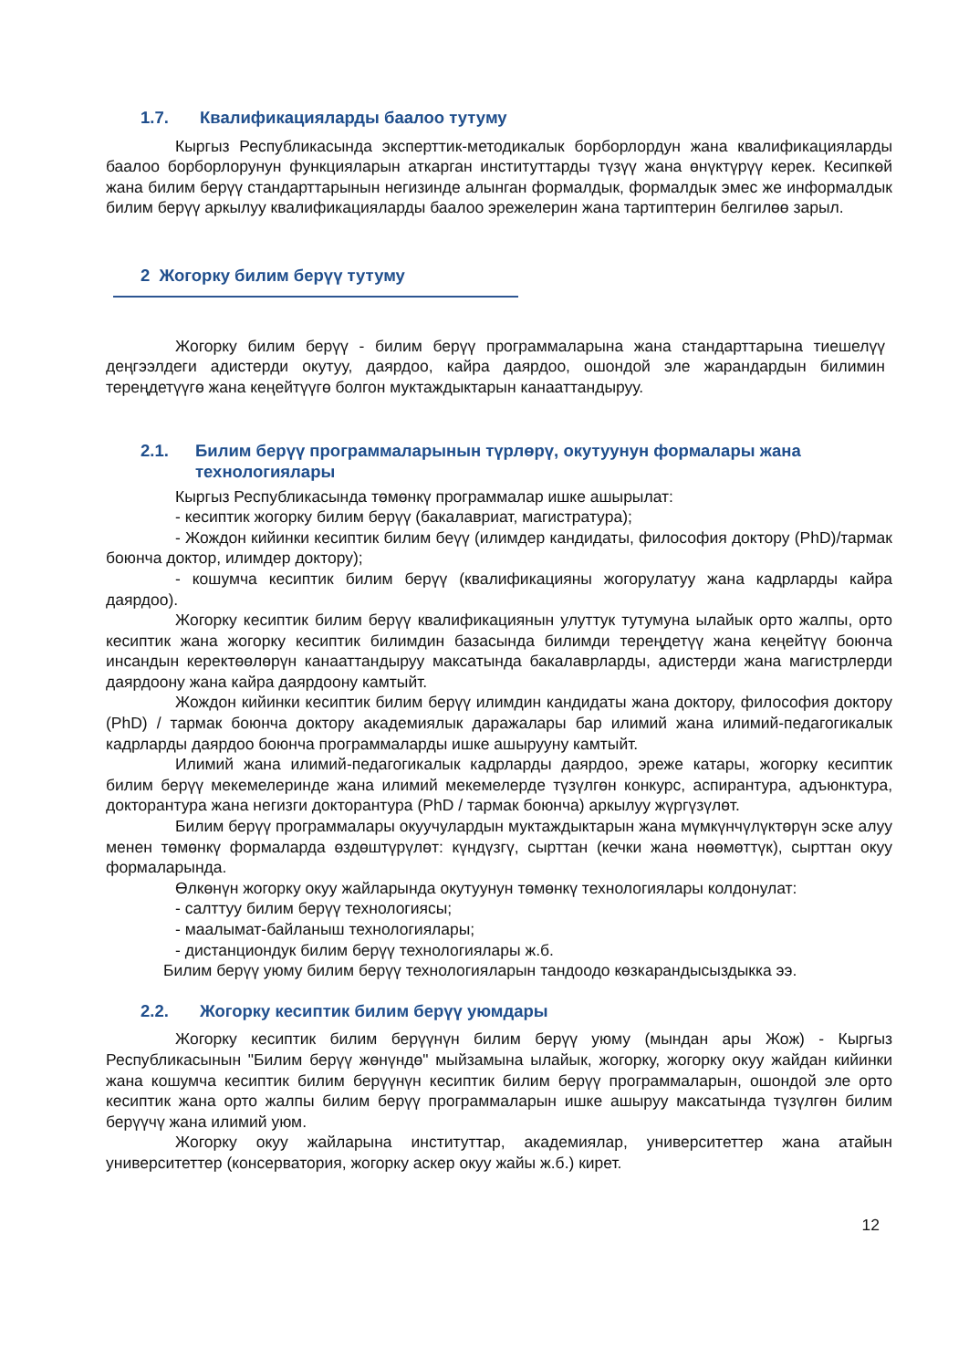1.7. Квалификацияларды баалоо тутуму
Кыргыз Республикасында эксперттик-методикалык борборлордун жана квалификацияларды баалоо борборлорунун функцияларын аткарган институттарды түзүү жана өнүктүрүү керек. Кесипкөй жана билим берүү стандарттарынын негизинде алынган формалдык, формалдык эмес же информалдык билим берүү аркылуу квалификацияларды баалоо эрежелерин жана тартиптерин белгилөө зарыл.
2 Жогорку билим берүү тутуму
Жогорку билим берүү - билим берүү программаларына жана стандарттарына тиешелүү деңгээлдеги адистерди окутуу, даярдоо, кайра даярдоо, ошондой эле жарандардын билимин тереңдетүүгө жана кеңейтүүгө болгон муктаждыктарын канааттандыруу.
2.1. Билим берүү программаларынын түрлөрү, окутуунун формалары жана технологиялары
Кыргыз Республикасында төмөнкү программалар ишке ашырылат:
- кесиптик жогорку билим берүү (бакалавриат, магистратура);
- Жождон кийинки кесиптик билим беүү (илимдер кандидаты, философия доктору (PhD)/тармак боюнча доктор, илимдер доктору);
- кошумча кесиптик билим берүү (квалификацияны жогорулатуу жана кадрларды кайра даярдоо).
Жогорку кесиптик билим берүү квалификациянын улуттук тутумуна ылайык орто жалпы, орто кесиптик жана жогорку кесиптик билимдин базасында билимди тереңдетүү жана кеңейтүү боюнча инсандын керектөөлөрүн канааттандыруу максатында бакалаврларды, адистерди жана магистрлерди даярдоону жана кайра даярдоону камтыйт.
Жождон кийинки кесиптик билим берүү илимдин кандидаты жана доктору, философия доктору (PhD) / тармак боюнча доктору академиялык даражалары бар илимий жана илимий-педагогикалык кадрларды даярдоо боюнча программаларды ишке ашырууну камтыйт.
Илимий жана илимий-педагогикалык кадрларды даярдоо, эреже катары, жогорку кесиптик билим берүү мекемелеринде жана илимий мекемелерде түзүлгөн конкурс, аспирантура, адъюнктура, докторантура жана негизги докторантура (PhD / тармак боюнча) аркылуу жүргүзүлөт.
Билим берүү программалары окуучулардын муктаждыктарын жана мүмкүнчүлүктөрүн эске алуу менен төмөнкү формаларда өздөштүрүлөт: күндүзгү, сырттан (кечки жана нөөмөттүк), сырттан окуу формаларында.
Өлкөнүн жогорку окуу жайларында окутуунун төмөнкү технологиялары колдонулат:
- салттуу билим берүү технологиясы;
- маалымат-байланыш технологиялары;
- дистанциондук билим берүү технологиялары ж.б.
Билим берүү уюму билим берүү технологияларын тандоодо көзкарандысыздыкка ээ.
2.2. Жогорку кесиптик билим берүү уюмдары
Жогорку кесиптик билим берүүнүн билим берүү уюму (мындан ары Жож) - Кыргыз Республикасынын "Билим берүү жөнүндө" мыйзамына ылайык, жогорку, жогорку окуу жайдан кийинки жана кошумча кесиптик билим берүүнүн кесиптик билим берүү программаларын, ошондой эле орто кесиптик жана орто жалпы билим берүү программаларын ишке ашыруу максатында түзүлгөн билим берүүчү жана илимий уюм.
Жогорку окуу жайларына институттар, академиялар, университеттер жана атайын университеттер (консерватория, жогорку аскер окуу жайы ж.б.) кирет.
12